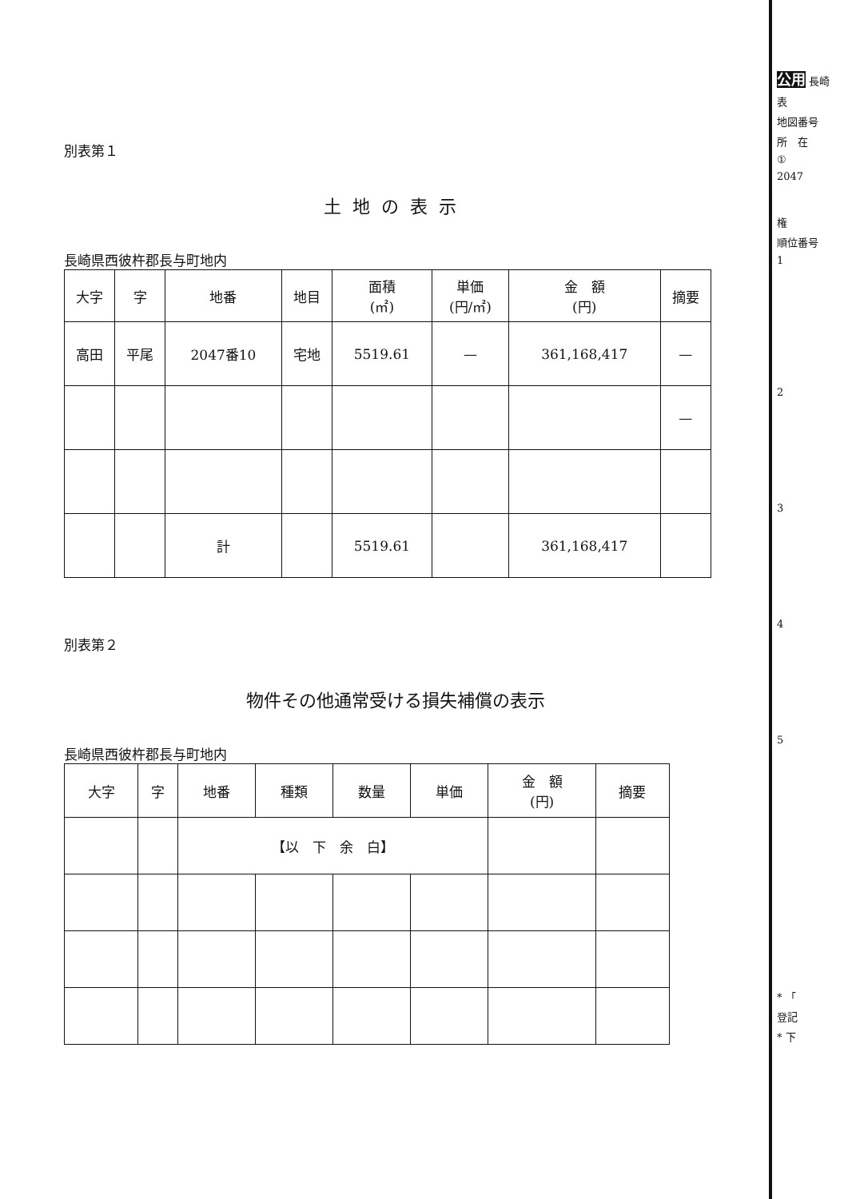別表第１
土地の表示
長崎県西彼杵郡長与町地内
| 大字 | 字 | 地番 | 地目 | 面積 (㎡) | 単価 (円/㎡) | 金 額 (円) | 摘要 |
| --- | --- | --- | --- | --- | --- | --- | --- |
| 高田 | 平尾 | 2047番10 | 宅地 | 5519.61 | — | 361,168,417 | — |
| | | | | | | | — |
| | | 計 | | 5519.61 | | 361,168,417 | |
別表第２
物件その他通常受ける損失補償の表示
長崎県西彼杵郡長与町地内
| 大字 | 字 | 地番 | 種類 | 数量 | 単価 | 金 額 (円) | 摘要 |
| --- | --- | --- | --- | --- | --- | --- | --- |
| | | 【以 下 余 白】 | | | | | |
公用 長崎
表
地図番号
所　在
①
2047
権
順位番号
1
2
3
4
5
* 「
登記
* 下